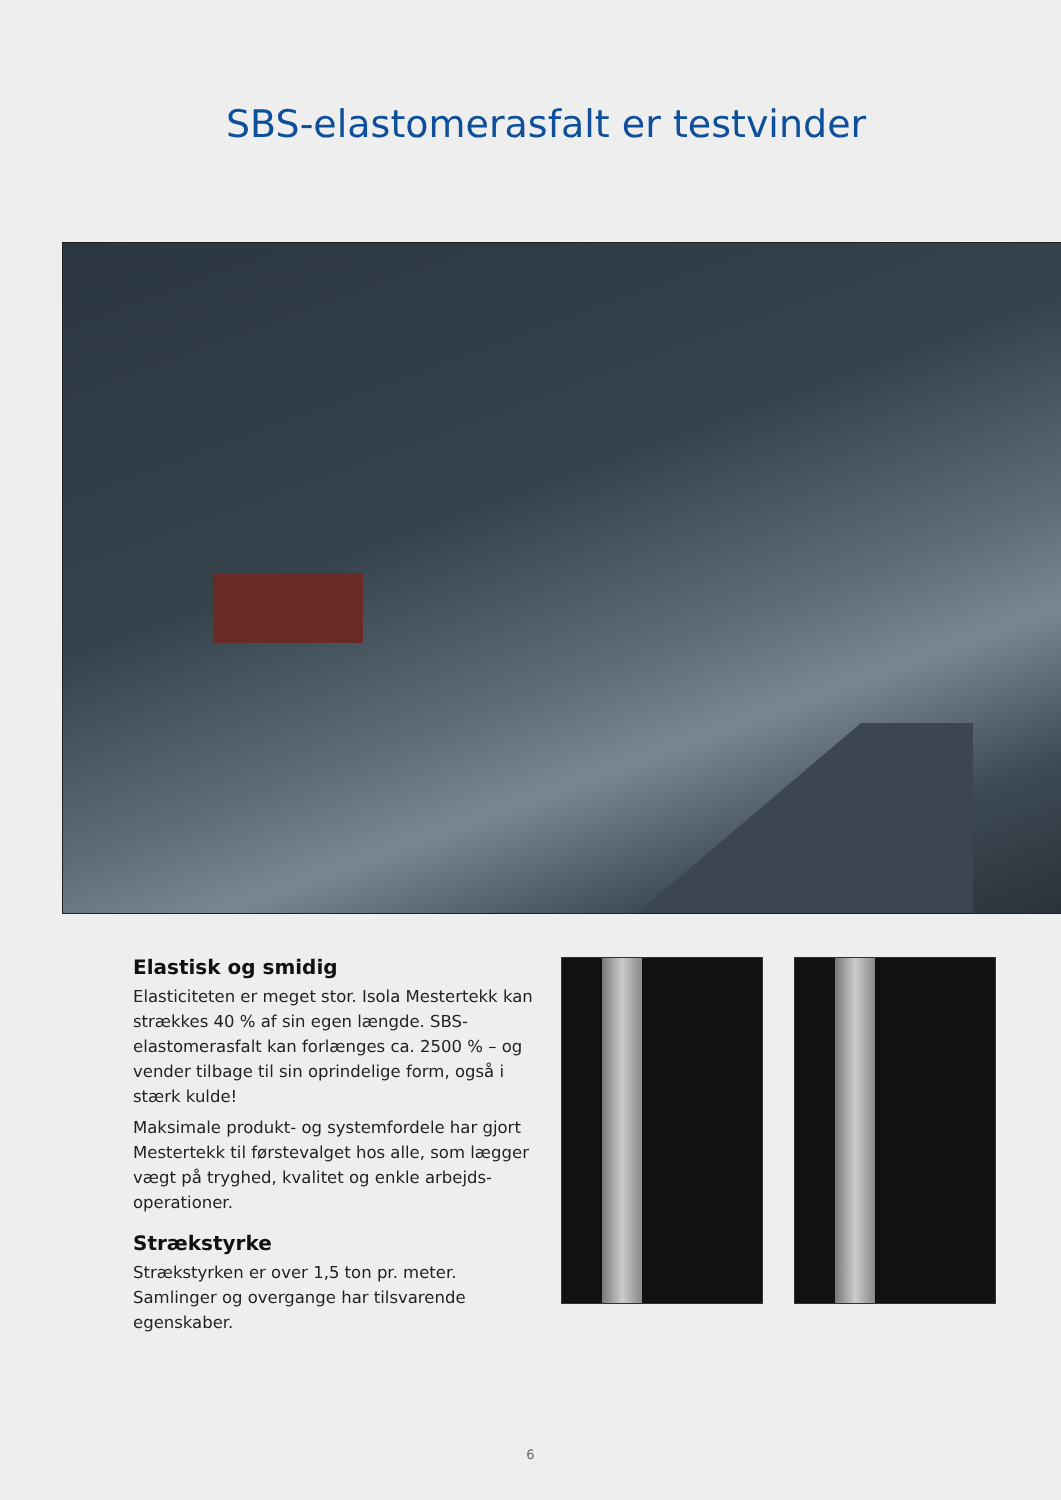SBS-elastomerasfalt er testvinder
Elastisk og smidig
Elasticiteten er meget stor. Isola Mestertekk kan strækkes 40 % af sin egen længde. SBS-elastomerasfalt kan forlænges ca. 2500 % – og vender tilbage til sin oprindelige form, også i stærk kulde!
Maksimale produkt- og systemfordele har gjort Mestertekk til førstevalget hos alle, som lægger vægt på tryghed, kvalitet og enkle arbejds-operationer.
Strækstyrke
Strækstyrken er over 1,5 ton pr. meter. Samlinger og overgange har tilsvarende egenskaber.
6